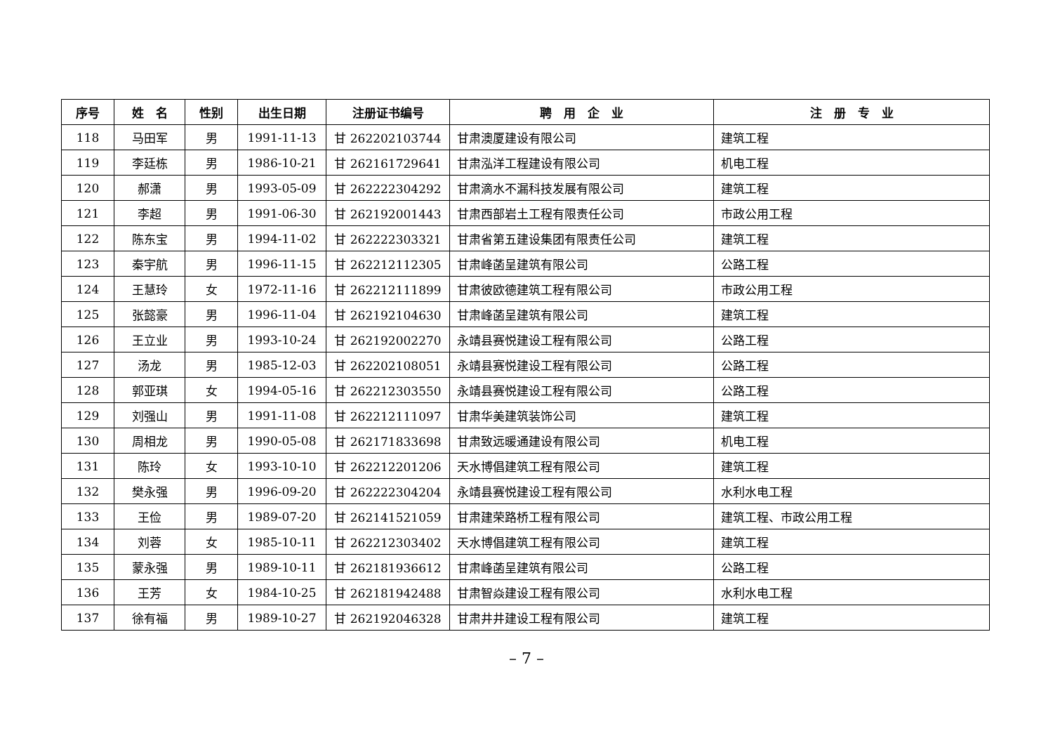| 序号 | 姓 名 | 性别 | 出生日期 | 注册证书编号 | 聘 用 企 业 | 注 册 专 业 |
| --- | --- | --- | --- | --- | --- | --- |
| 118 | 马田军 | 男 | 1991-11-13 | 甘 262202103744 | 甘肃澳厦建设有限公司 | 建筑工程 |
| 119 | 李廷栋 | 男 | 1986-10-21 | 甘 262161729641 | 甘肃泓洋工程建设有限公司 | 机电工程 |
| 120 | 郝潇 | 男 | 1993-05-09 | 甘 262222304292 | 甘肃滴水不漏科技发展有限公司 | 建筑工程 |
| 121 | 李超 | 男 | 1991-06-30 | 甘 262192001443 | 甘肃西部岩土工程有限责任公司 | 市政公用工程 |
| 122 | 陈东宝 | 男 | 1994-11-02 | 甘 262222303321 | 甘肃省第五建设集团有限责任公司 | 建筑工程 |
| 123 | 秦宇航 | 男 | 1996-11-15 | 甘 262212112305 | 甘肃峰菡呈建筑有限公司 | 公路工程 |
| 124 | 王慧玲 | 女 | 1972-11-16 | 甘 262212111899 | 甘肃彼欧德建筑工程有限公司 | 市政公用工程 |
| 125 | 张懿豪 | 男 | 1996-11-04 | 甘 262192104630 | 甘肃峰菡呈建筑有限公司 | 建筑工程 |
| 126 | 王立业 | 男 | 1993-10-24 | 甘 262192002270 | 永靖县赛悦建设工程有限公司 | 公路工程 |
| 127 | 汤龙 | 男 | 1985-12-03 | 甘 262202108051 | 永靖县赛悦建设工程有限公司 | 公路工程 |
| 128 | 郭亚琪 | 女 | 1994-05-16 | 甘 262212303550 | 永靖县赛悦建设工程有限公司 | 公路工程 |
| 129 | 刘强山 | 男 | 1991-11-08 | 甘 262212111097 | 甘肃华美建筑装饰公司 | 建筑工程 |
| 130 | 周相龙 | 男 | 1990-05-08 | 甘 262171833698 | 甘肃致远暖通建设有限公司 | 机电工程 |
| 131 | 陈玲 | 女 | 1993-10-10 | 甘 262212201206 | 天水博倡建筑工程有限公司 | 建筑工程 |
| 132 | 樊永强 | 男 | 1996-09-20 | 甘 262222304204 | 永靖县赛悦建设工程有限公司 | 水利水电工程 |
| 133 | 王俭 | 男 | 1989-07-20 | 甘 262141521059 | 甘肃建荣路桥工程有限公司 | 建筑工程、市政公用工程 |
| 134 | 刘蓉 | 女 | 1985-10-11 | 甘 262212303402 | 天水博倡建筑工程有限公司 | 建筑工程 |
| 135 | 蒙永强 | 男 | 1989-10-11 | 甘 262181936612 | 甘肃峰菡呈建筑有限公司 | 公路工程 |
| 136 | 王芳 | 女 | 1984-10-25 | 甘 262181942488 | 甘肃智焱建设工程有限公司 | 水利水电工程 |
| 137 | 徐有福 | 男 | 1989-10-27 | 甘 262192046328 | 甘肃井井建设工程有限公司 | 建筑工程 |
– 7 –